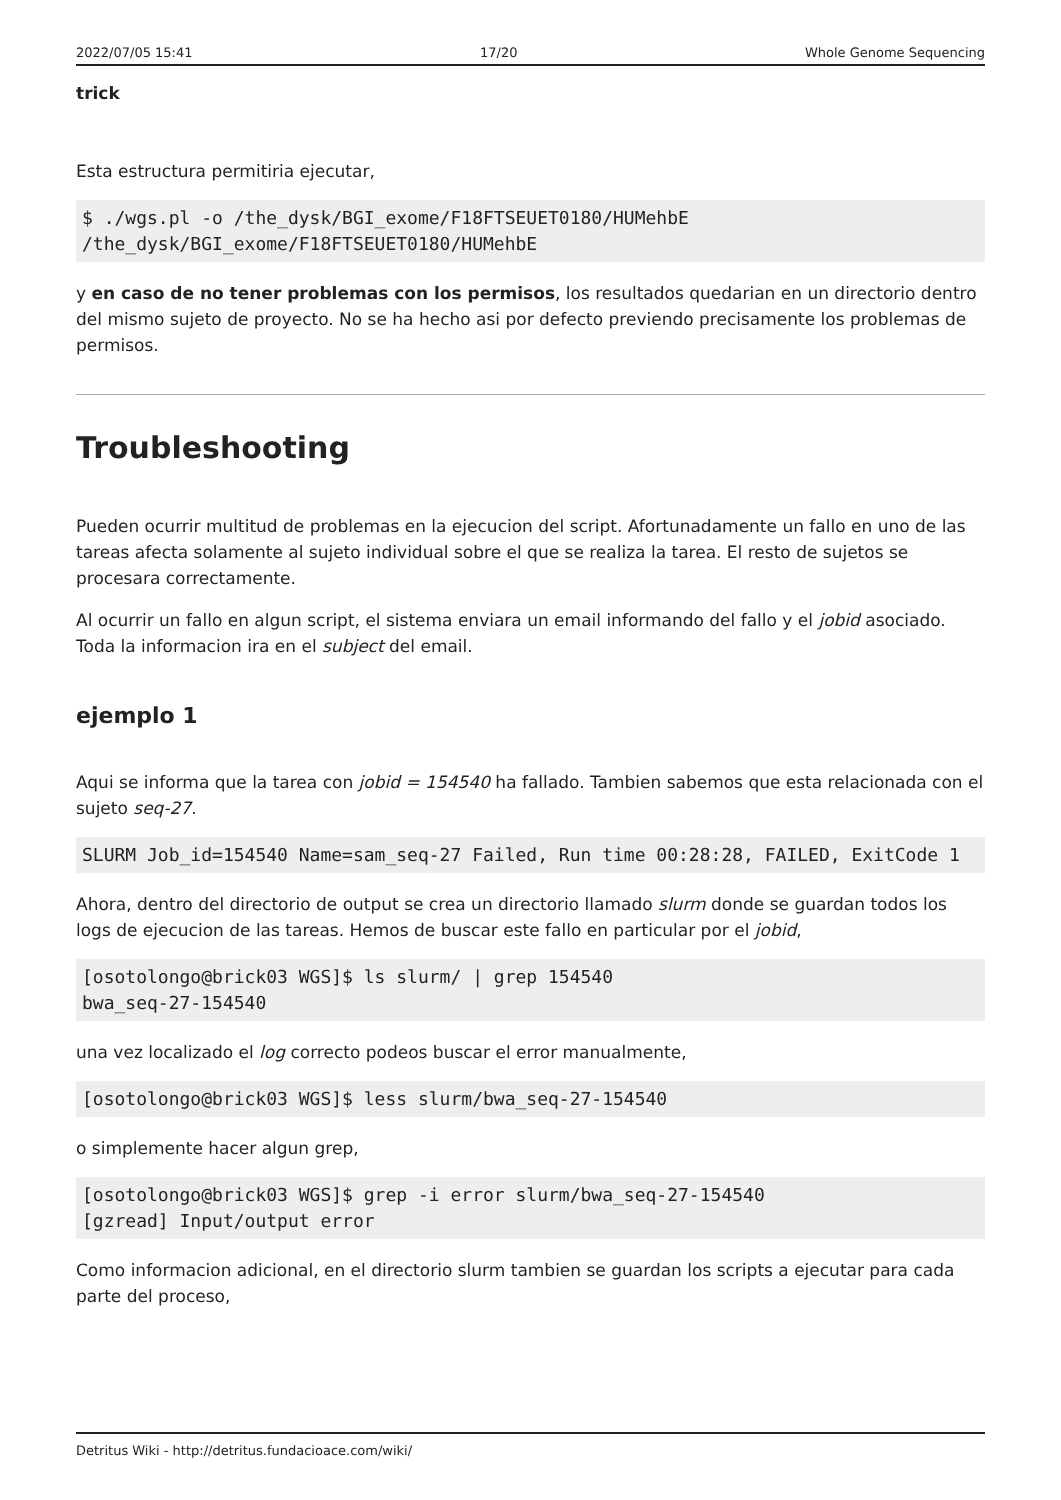2022/07/05 15:41 17/20 Whole Genome Sequencing
trick
Esta estructura permitiria ejecutar,
$ ./wgs.pl -o /the_dysk/BGI_exome/F18FTSEUET0180/HUMehbE /the_dysk/BGI_exome/F18FTSEUET0180/HUMehbE
y en caso de no tener problemas con los permisos, los resultados quedarian en un directorio dentro del mismo sujeto de proyecto. No se ha hecho asi por defecto previendo precisamente los problemas de permisos.
Troubleshooting
Pueden ocurrir multitud de problemas en la ejecucion del script. Afortunadamente un fallo en uno de las tareas afecta solamente al sujeto individual sobre el que se realiza la tarea. El resto de sujetos se procesara correctamente.
Al ocurrir un fallo en algun script, el sistema enviara un email informando del fallo y el jobid asociado. Toda la informacion ira en el subject del email.
ejemplo 1
Aqui se informa que la tarea con jobid = 154540 ha fallado. Tambien sabemos que esta relacionada con el sujeto seq-27.
SLURM Job_id=154540 Name=sam_seq-27 Failed, Run time 00:28:28, FAILED, ExitCode 1
Ahora, dentro del directorio de output se crea un directorio llamado slurm donde se guardan todos los logs de ejecucion de las tareas. Hemos de buscar este fallo en particular por el jobid,
[osotolongo@brick03 WGS]$ ls slurm/ | grep 154540
bwa_seq-27-154540
una vez localizado el log correcto podeos buscar el error manualmente,
[osotolongo@brick03 WGS]$ less slurm/bwa_seq-27-154540
o simplemente hacer algun grep,
[osotolongo@brick03 WGS]$ grep -i error slurm/bwa_seq-27-154540
[gzread] Input/output error
Como informacion adicional, en el directorio slurm tambien se guardan los scripts a ejecutar para cada parte del proceso,
Detritus Wiki - http://detritus.fundacioace.com/wiki/